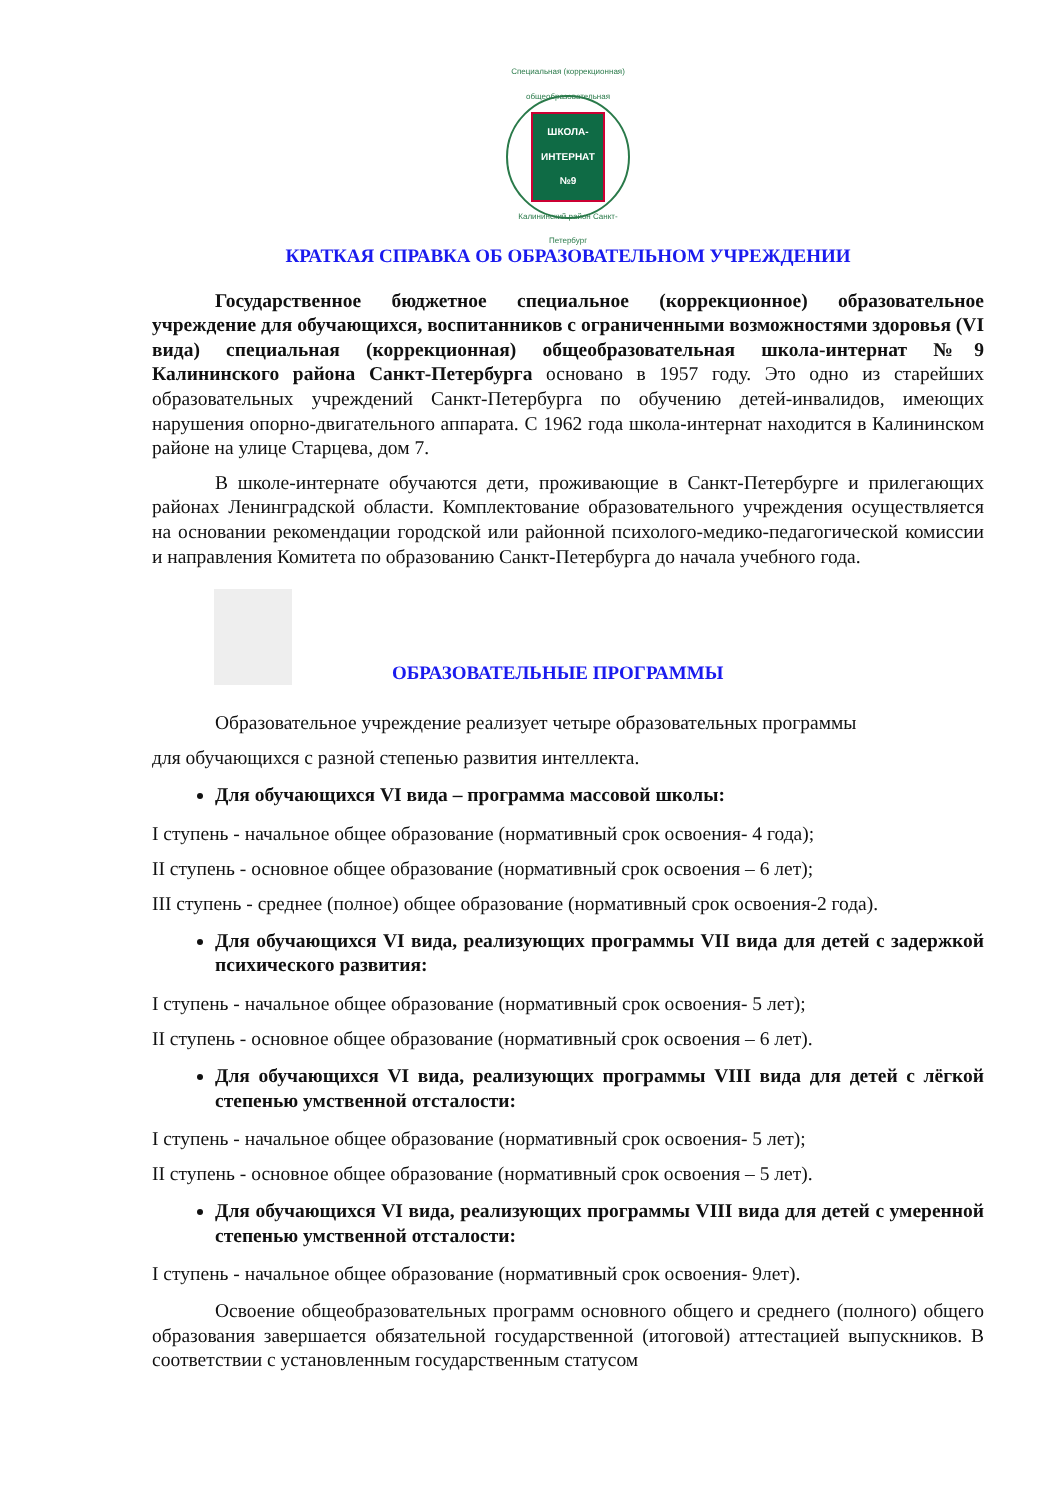Специальная (коррекционная) общеобразовательная
ШКОЛА-
ИНТЕРНАТ
№9
Калининский район Санкт-Петербург
КРАТКАЯ СПРАВКА ОБ ОБРАЗОВАТЕЛЬНОМ УЧРЕЖДЕНИИ
Государственное бюджетное специальное (коррекционное) образовательное учреждение для обучающихся, воспитанников с ограниченными возможностями здоровья (VI вида) специальная (коррекционная) общеобразовательная школа-интернат №9 Калининского района Санкт-Петербурга основано в 1957 году. Это одно из старейших образовательных учреждений Санкт-Петербурга по обучению детей-инвалидов, имеющих нарушения опорно-двигательного аппарата. С 1962 года школа-интернат находится в Калининском районе на улице Старцева, дом 7.
В школе-интернате обучаются дети, проживающие в Санкт-Петербурге и прилегающих районах Ленинградской области. Комплектование образовательного учреждения осуществляется на основании рекомендации городской или районной психолого-медико-педагогической комиссии и направления Комитета по образованию Санкт-Петербурга до начала учебного года.
ОБРАЗОВАТЕЛЬНЫЕ ПРОГРАММЫ
Образовательное учреждение реализует четыре образовательных программы
для обучающихся с разной степенью развития интеллекта.
Для обучающихся VI вида – программа массовой школы:
I ступень - начальное общее образование (нормативный срок освоения- 4 года);
II ступень - основное общее образование (нормативный срок освоения – 6 лет);
III ступень - среднее (полное) общее образование (нормативный срок освоения-2 года).
Для обучающихся VI вида, реализующих программы VII вида для детей с задержкой психического развития:
I ступень - начальное общее образование (нормативный срок освоения- 5 лет);
II ступень - основное общее образование (нормативный срок освоения – 6 лет).
Для обучающихся VI вида, реализующих программы VIII вида для детей с лёгкой степенью умственной отсталости:
I ступень - начальное общее образование (нормативный срок освоения- 5 лет);
II ступень - основное общее образование (нормативный срок освоения – 5 лет).
Для обучающихся VI вида, реализующих программы VIII вида для детей с умеренной степенью умственной отсталости:
I ступень - начальное общее образование (нормативный срок освоения- 9лет).
Освоение общеобразовательных программ основного общего и среднего (полного) общего образования завершается обязательной государственной (итоговой) аттестацией выпускников. В соответствии с установленным государственным статусом